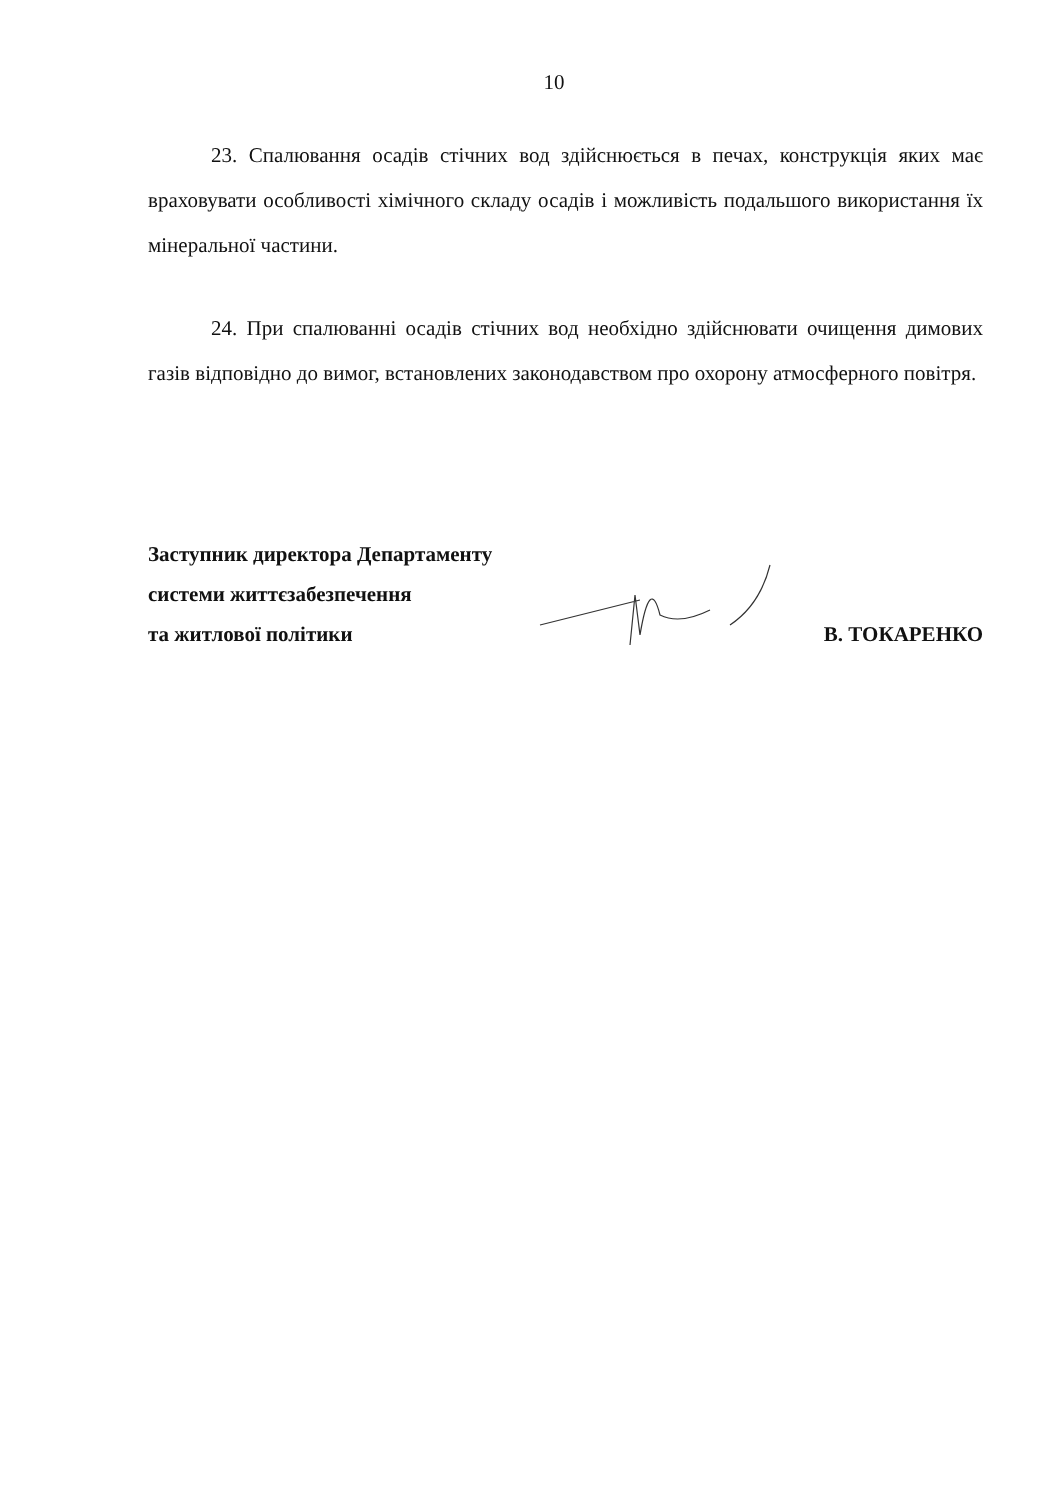10
23. Спалювання осадів стічних вод здійснюється в печах, конструкція яких має враховувати особливості хімічного складу осадів і можливість подальшого використання їх мінеральної частини.
24. При спалюванні осадів стічних вод необхідно здійснювати очищення димових газів відповідно до вимог, встановлених законодавством про охорону атмосферного повітря.
Заступник директора Департаменту
системи життєзабезпечення
та житлової політики
В. ТОКАРЕНКО